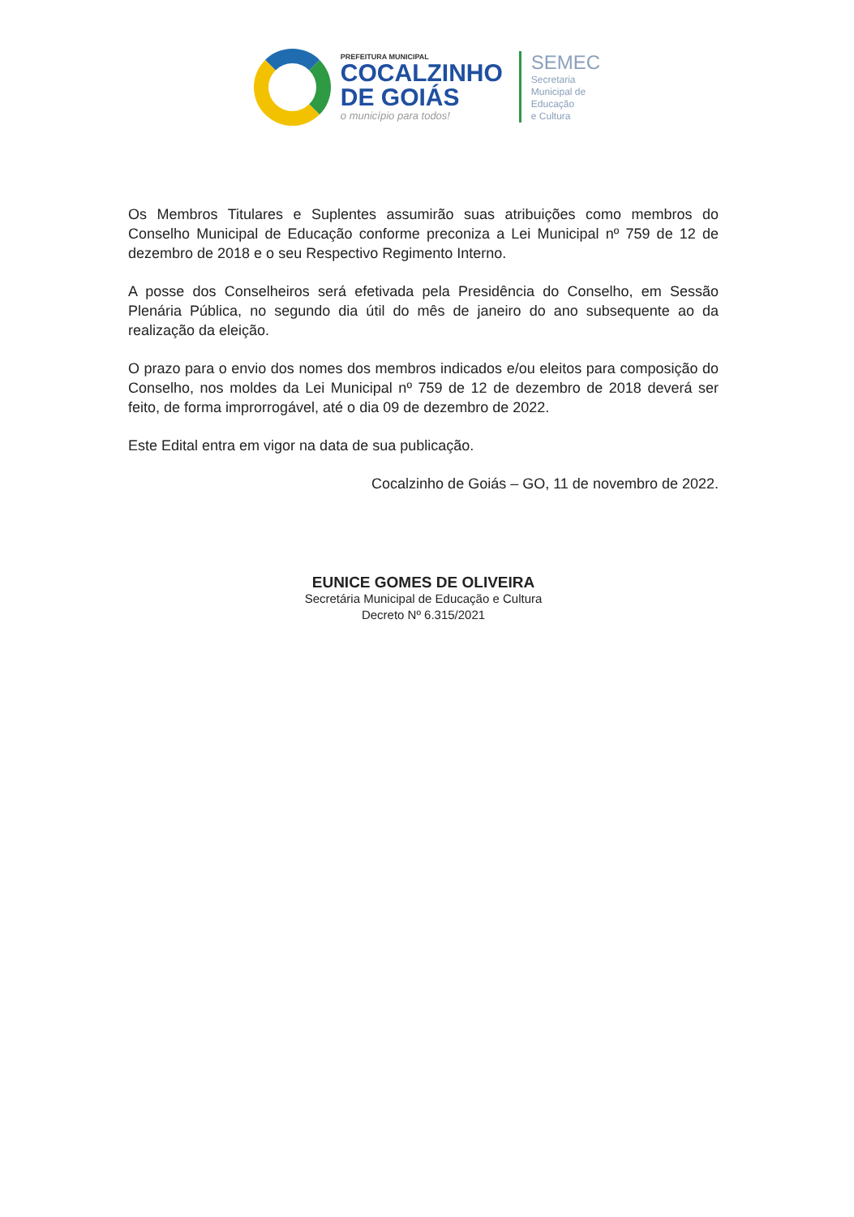PREFEITURA MUNICIPAL
COCALZINHO
DE GOIÁS
o município para todos!
SEMEC
Secretaria
Municipal de
Educação
e Cultura
Os Membros Titulares e Suplentes assumirão suas atribuições como membros do Conselho Municipal de Educação conforme preconiza a Lei Municipal nº 759 de 12 de dezembro de 2018 e o seu Respectivo Regimento Interno.
A posse dos Conselheiros será efetivada pela Presidência do Conselho, em Sessão Plenária Pública, no segundo dia útil do mês de janeiro do ano subsequente ao da realização da eleição.
O prazo para o envio dos nomes dos membros indicados e/ou eleitos para composição do Conselho, nos moldes da Lei Municipal nº 759 de 12 de dezembro de 2018 deverá ser feito, de forma improrrogável, até o dia 09 de dezembro de 2022.
Este Edital entra em vigor na data de sua publicação.
Cocalzinho de Goiás – GO, 11 de novembro de 2022.
EUNICE GOMES DE OLIVEIRA
Secretária Municipal de Educação e Cultura
Decreto Nº 6.315/2021